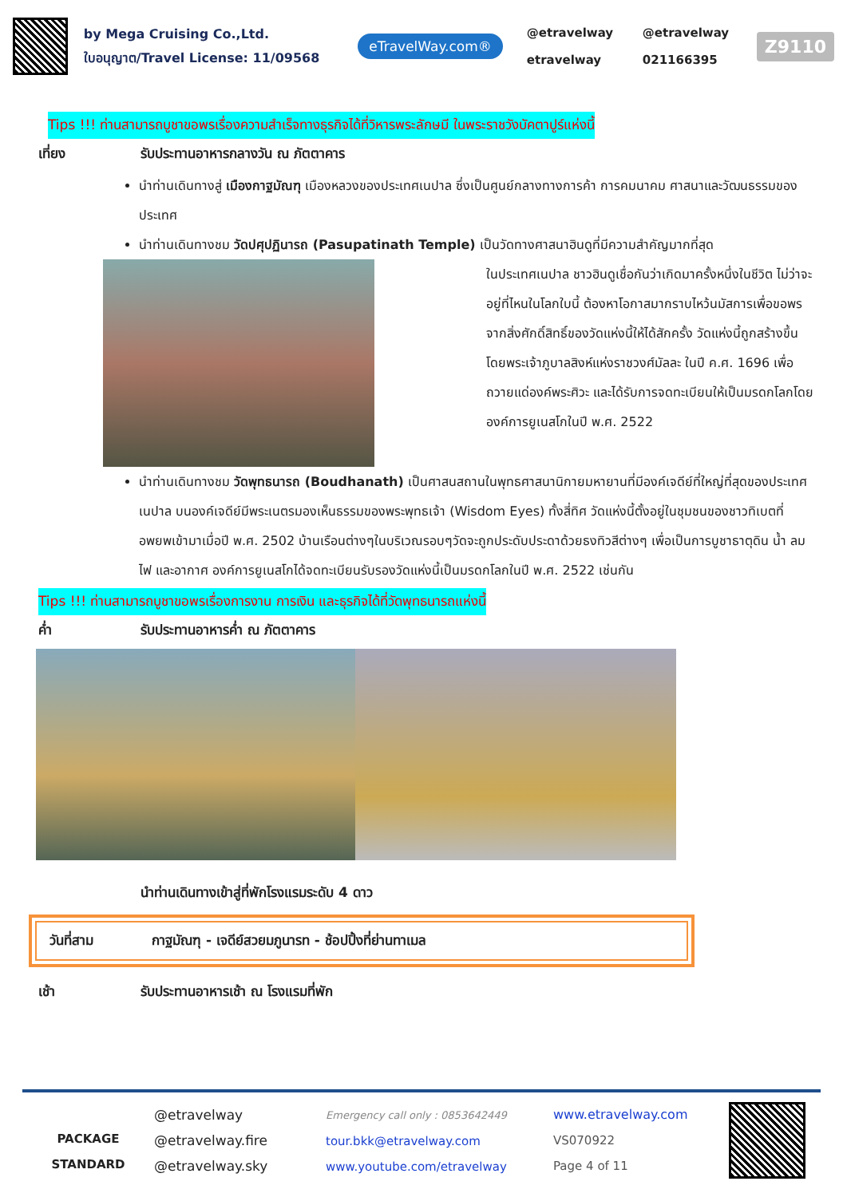by Mega Cruising Co.,Ltd.
ใบอนุญาต/Travel License: 11/09568
eTravelWay.com®
@etravelway @etravelway etravelway 021166395
Z9110
Tips !!! ท่านสามารถบูชาขอพรเรื่องความสำเร็จทางธุรกิจได้ที่วิหารพระลักษมี ในพระราชวังบัคตาปูร์แห่งนี้
เที่ยง รับประทานอาหารกลางวัน ณ ภัตตาคาร
นำท่านเดินทางสู่ เมืองกาฐมัณฑุ เมืองหลวงของประเทศเนปาล ซึ่งเป็นศูนย์กลางทางการค้า การคมนาคม ศาสนาและวัฒนธรรมของประเทศ
นำท่านเดินทางชม วัดปศุปฏินารถ (Pasupatinath Temple) เป็นวัดทางศาสนาฮินดูที่มีความสำคัญมากที่สุด
ในประเทศเนปาล ชาวฮินดูเชื่อกันว่าเกิดมาครั้งหนึ่งในชีวิต ไม่ว่าจะอยู่ที่ไหนในโลกใบนี้ ต้องหาโอกาสมากราบไหว้นมัสการเพื่อขอพรจากสิ่งศักดิ์สิทธิ์ของวัดแห่งนี้ให้ได้สักครั้ง วัดแห่งนี้ถูกสร้างขึ้นโดยพระเจ้าภูบาลสิงห์แห่งราชวงศ์มัลละ ในปี ค.ศ. 1696 เพื่อถวายแด่องค์พระศิวะ และได้รับการจดทะเบียนให้เป็นมรดกโลกโดยองค์การยูเนสโกในปี พ.ศ. 2522
นำท่านเดินทางชม วัดพุทธนารถ (Boudhanath) เป็นศาสนสถานในพุทธศาสนานิกายมหายานที่มีองค์เจดีย์ที่ใหญ่ที่สุดของประเทศเนปาล บนองค์เจดีย์มีพระเนตรมองเห็นธรรมของพระพุทธเจ้า (Wisdom Eyes) ทั้งสี่ทิศ วัดแห่งนี้ตั้งอยู่ในชุมชนของชาวทิเบตที่อพยพเข้ามาเมื่อปี พ.ศ. 2502 บ้านเรือนต่างๆในบริเวณรอบๆวัดจะถูกประดับประดาด้วยธงทิวสีต่างๆ เพื่อเป็นการบูชาธาตุดิน น้ำ ลม ไฟ และอากาศ องค์การยูเนสโกได้จดทะเบียนรับรองวัดแห่งนี้เป็นมรดกโลกในปี พ.ศ. 2522 เช่นกัน
Tips !!! ท่านสามารถบูชาขอพรเรื่องการงาน การเงิน และธุรกิจได้ที่วัดพุทธนารถแห่งนี้
ค่ำ รับประทานอาหารค่ำ ณ ภัตตาคาร
นำท่านเดินทางเข้าสู่ที่พักโรงแรมระดับ 4 ดาว
วันที่สาม กาฐมัณฑุ - เจดีย์สวยมภูนารท - ช้อปปิ้งที่ย่านทาเมล
เช้า รับประทานอาหารเช้า ณ โรงแรมที่พัก
PACKAGE
STANDARD
@etravelway
@etravelway.fire
@etravelway.sky
Emergency call only : 0853642449
tour.bkk@etravelway.com
www.youtube.com/etravelway
www.etravelway.com
VS070922
Page 4 of 11